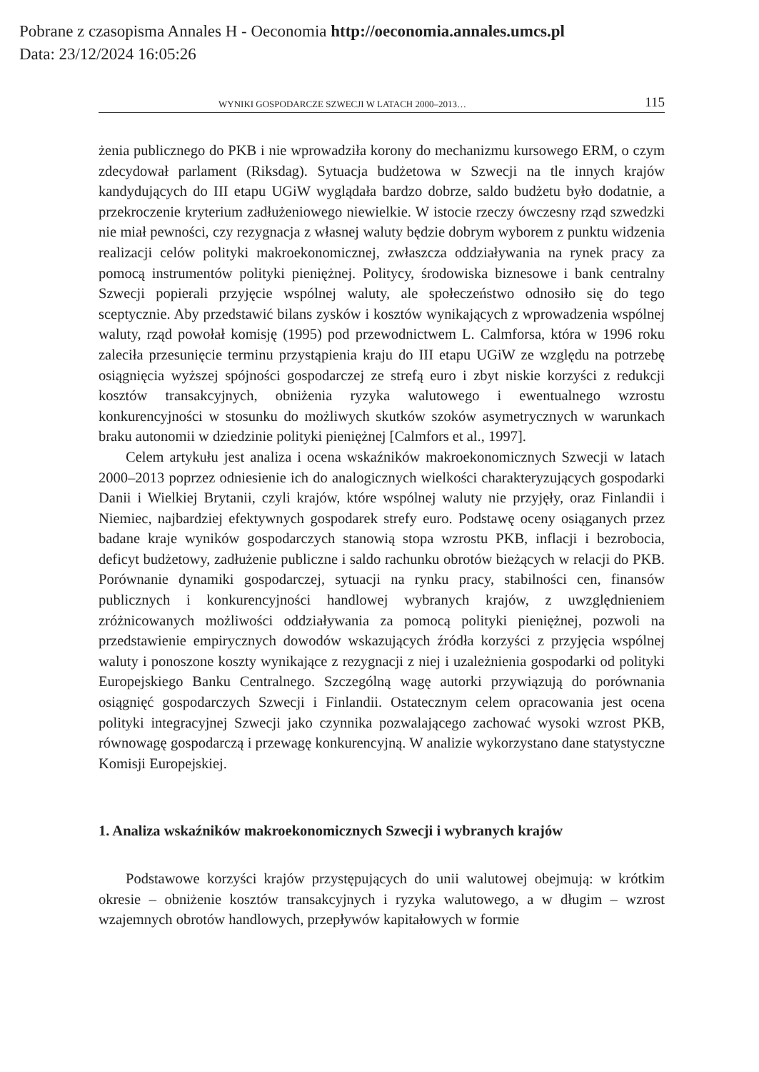Pobrane z czasopisma Annales H - Oeconomia http://oeconomia.annales.umcs.pl
Data: 23/12/2024 16:05:26
WYNIKI GOSPODARCZE SZWECJI W LATACH 2000–2013… 115
żenia publicznego do PKB i nie wprowadziła korony do mechanizmu kursowego ERM, o czym zdecydował parlament (Riksdag). Sytuacja budżetowa w Szwecji na tle innych krajów kandydujących do III etapu UGiW wyglądała bardzo dobrze, saldo budżetu było dodatnie, a przekroczenie kryterium zadłużeniowego niewielkie. W istocie rzeczy ówczesny rząd szwedzki nie miał pewności, czy rezygnacja z własnej waluty będzie dobrym wyborem z punktu widzenia realizacji celów polityki makroekonomicznej, zwłaszcza oddziaływania na rynek pracy za pomocą instrumentów polityki pieniężnej. Politycy, środowiska biznesowe i bank centralny Szwecji popierali przyjęcie wspólnej waluty, ale społeczeństwo odnosiło się do tego sceptycznie. Aby przedstawić bilans zysków i kosztów wynikających z wprowadzenia wspólnej waluty, rząd powołał komisję (1995) pod przewodnictwem L. Calmforsa, która w 1996 roku zaleciła przesunięcie terminu przystąpienia kraju do III etapu UGiW ze względu na potrzebę osiągnięcia wyższej spójności gospodarczej ze strefą euro i zbyt niskie korzyści z redukcji kosztów transakcyjnych, obniżenia ryzyka walutowego i ewentualnego wzrostu konkurencyjności w stosunku do możliwych skutków szoków asymetrycznych w warunkach braku autonomii w dziedzinie polityki pieniężnej [Calmfors et al., 1997].
Celem artykułu jest analiza i ocena wskaźników makroekonomicznych Szwecji w latach 2000–2013 poprzez odniesienie ich do analogicznych wielkości charakteryzujących gospodarki Danii i Wielkiej Brytanii, czyli krajów, które wspólnej waluty nie przyjęły, oraz Finlandii i Niemiec, najbardziej efektywnych gospodarek strefy euro. Podstawę oceny osiąganych przez badane kraje wyników gospodarczych stanowią stopa wzrostu PKB, inflacji i bezrobocia, deficyt budżetowy, zadłużenie publiczne i saldo rachunku obrotów bieżących w relacji do PKB. Porównanie dynamiki gospodarczej, sytuacji na rynku pracy, stabilności cen, finansów publicznych i konkurencyjności handlowej wybranych krajów, z uwzględnieniem zróżnicowanych możliwości oddziaływania za pomocą polityki pieniężnej, pozwoli na przedstawienie empirycznych dowodów wskazujących źródła korzyści z przyjęcia wspólnej waluty i ponoszone koszty wynikające z rezygnacji z niej i uzależnienia gospodarki od polityki Europejskiego Banku Centralnego. Szczególną wagę autorki przywiązują do porównania osiągnięć gospodarczych Szwecji i Finlandii. Ostatecznym celem opracowania jest ocena polityki integracyjnej Szwecji jako czynnika pozwalającego zachować wysoki wzrost PKB, równowagę gospodarczą i przewagę konkurencyjną. W analizie wykorzystano dane statystyczne Komisji Europejskiej.
1. Analiza wskaźników makroekonomicznych Szwecji i wybranych krajów
Podstawowe korzyści krajów przystępujących do unii walutowej obejmują: w krótkim okresie – obniżenie kosztów transakcyjnych i ryzyka walutowego, a w długim – wzrost wzajemnych obrotów handlowych, przepływów kapitałowych w formie